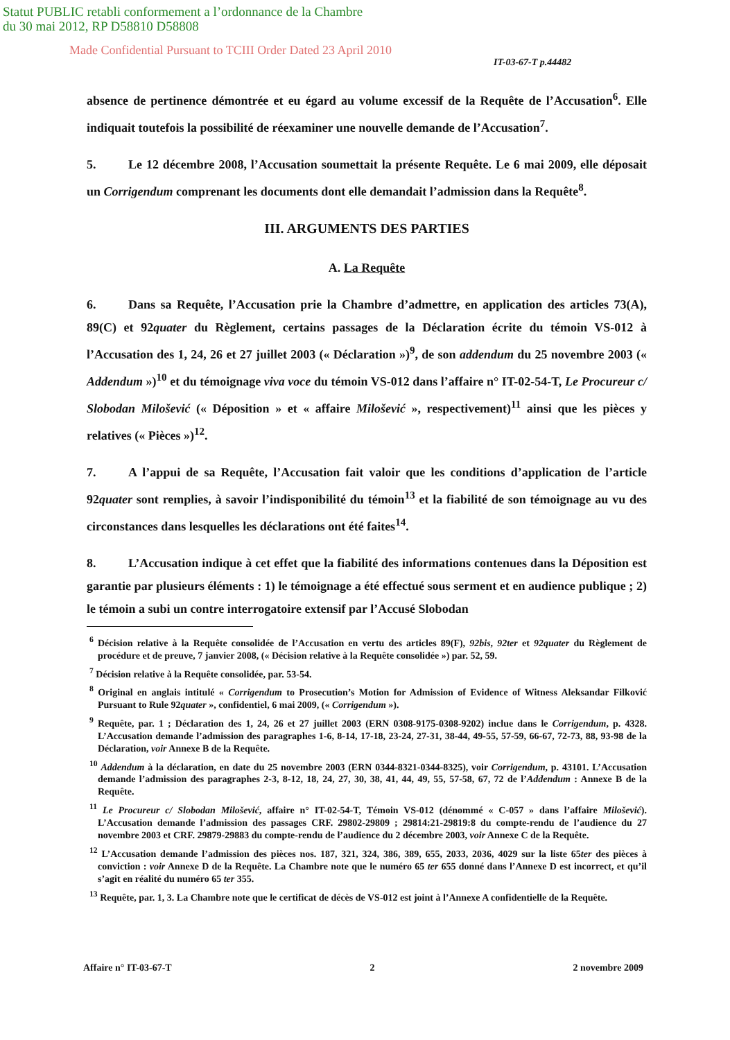Statut PUBLIC retabli conformement a l’ordonnance de la Chambre
du 30 mai 2012, RP D58810 D58808
Made Confidential Pursuant to TCIII Order Dated 23 April 2010
IT-03-67-T p.44482
absence de pertinence démontrée et eu égard au volume excessif de la Requête de l’Accusation<sup>6</sup>. Elle indiquait toutefois la possibilité de réexaminer une nouvelle demande de l’Accusation<sup>7</sup>.
5. Le 12 décembre 2008, l’Accusation soumettait la présente Requête. Le 6 mai 2009, elle déposait un Corrigendum comprenant les documents dont elle demandait l’admission dans la Requête<sup>8</sup>.
III. ARGUMENTS DES PARTIES
A. La Requête
6. Dans sa Requête, l’Accusation prie la Chambre d’admettre, en application des articles 73(A), 89(C) et 92quater du Règlement, certains passages de la Déclaration écrite du témoin VS-012 à l’Accusation des 1, 24, 26 et 27 juillet 2003 (« Déclaration »)<sup>9</sup>, de son addendum du 25 novembre 2003 (« Addendum »)<sup>10</sup> et du témoignage viva voce du témoin VS-012 dans l’affaire n° IT-02-54-T, Le Procureur c/ Slobodan Milošević (« Déposition » et « affaire Milošević », respectivement)<sup>11</sup> ainsi que les pièces y relatives (« Pièces »)<sup>12</sup>.
7. A l’appui de sa Requête, l’Accusation fait valoir que les conditions d’application de l’article 92quater sont remplies, à savoir l’indisponibilité du témoin<sup>13</sup> et la fiabilité de son témoignage au vu des circonstances dans lesquelles les déclarations ont été faites<sup>14</sup>.
8. L’Accusation indique à cet effet que la fiabilité des informations contenues dans la Déposition est garantie par plusieurs éléments : 1) le témoignage a été effectué sous serment et en audience publique ; 2) le témoin a subi un contre interrogatoire extensif par l’Accusé Slobodan
<sup>6</sup> Décision relative à la Requête consolidée de l’Accusation en vertu des articles 89(F), 92bis, 92ter et 92quater du Règlement de procédure et de preuve, 7 janvier 2008, (« Décision relative à la Requête consolidée ») par. 52, 59.
<sup>7</sup> Décision relative à la Requête consolidée, par. 53-54.
<sup>8</sup> Original en anglais intitulé « Corrigendum to Prosecution’s Motion for Admission of Evidence of Witness Aleksandar Filković Pursuant to Rule 92quater », confidentiel, 6 mai 2009, (« Corrigendum »).
<sup>9</sup> Requête, par. 1 ; Déclaration des 1, 24, 26 et 27 juillet 2003 (ERN 0308-9175-0308-9202) inclue dans le Corrigendum, p. 4328. L’Accusation demande l’admission des paragraphes 1-6, 8-14, 17-18, 23-24, 27-31, 38-44, 49-55, 57-59, 66-67, 72-73, 88, 93-98 de la Déclaration, voir Annexe B de la Requête.
<sup>10</sup> Addendum à la déclaration, en date du 25 novembre 2003 (ERN 0344-8321-0344-8325), voir Corrigendum, p. 43101. L’Accusation demande l’admission des paragraphes 2-3, 8-12, 18, 24, 27, 30, 38, 41, 44, 49, 55, 57-58, 67, 72 de l’Addendum : Annexe B de la Requête.
<sup>11</sup> Le Procureur c/ Slobodan Milošević, affaire n° IT-02-54-T, Témoin VS-012 (dénommé « C-057 » dans l’affaire Milošević). L’Accusation demande l’admission des passages CRF. 29802-29809 ; 29814:21-29819:8 du compte-rendu de l’audience du 27 novembre 2003 et CRF. 29879-29883 du compte-rendu de l’audience du 2 décembre 2003, voir Annexe C de la Requête.
<sup>12</sup> L’Accusation demande l’admission des pièces nos. 187, 321, 324, 386, 389, 655, 2033, 2036, 4029 sur la liste 65ter des pièces à conviction : voir Annexe D de la Requête. La Chambre note que le numéro 65 ter 655 donné dans l’Annexe D est incorrect, et qu’il s’agit en réalité du numéro 65 ter 355.
<sup>13</sup> Requête, par. 1, 3. La Chambre note que le certificat de décès de VS-012 est joint à l’Annexe A confidentielle de la Requête.
Affaire n° IT-03-67-T 2 2 novembre 2009